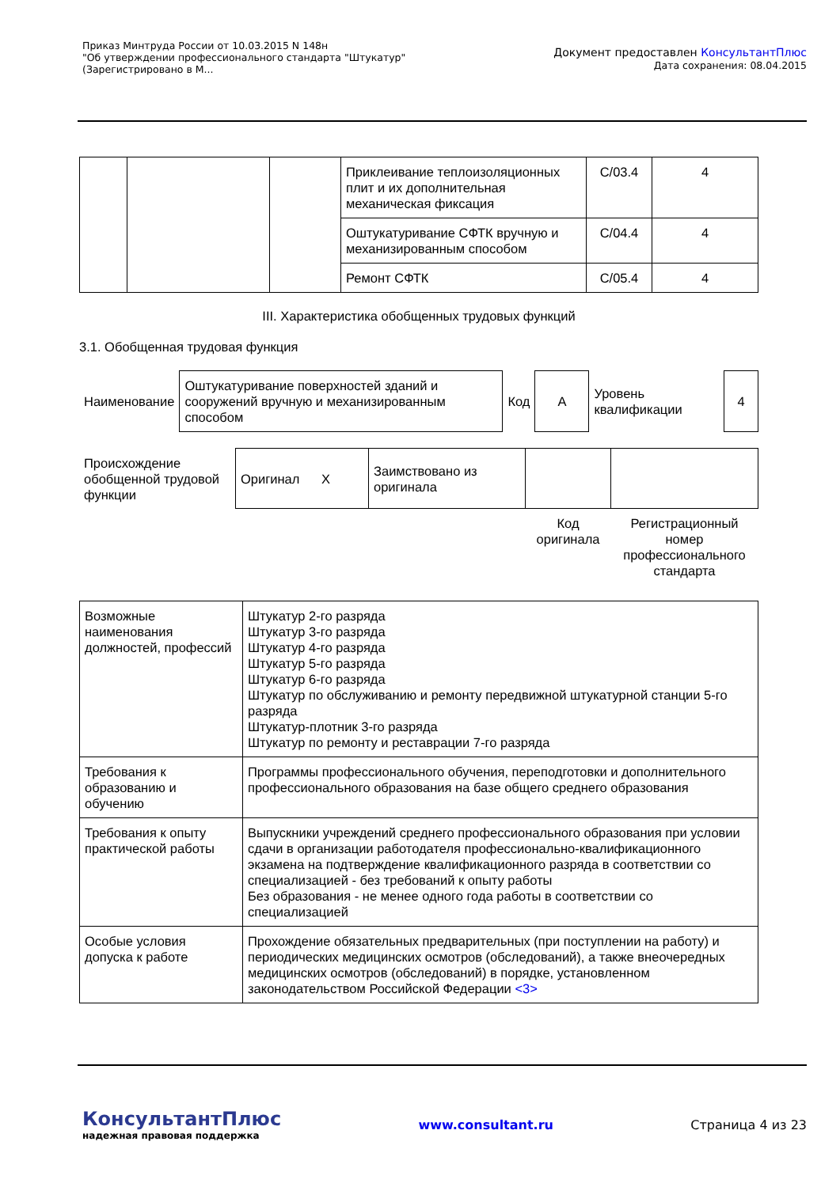Приказ Минтруда России от 10.03.2015 N 148н
"Об утверждении профессионального стандарта "Штукатур"
(Зарегистрировано в М...
Документ предоставлен КонсультантПлюс
Дата сохранения: 08.04.2015
| | | | Приклеивание теплоизоляционных плит и их дополнительная механическая фиксация | C/03.4 | 4 |
| | | | Оштукатуривание СФТК вручную и механизированным способом | C/04.4 | 4 |
| | | | Ремонт СФТК | C/05.4 | 4 |
III. Характеристика обобщенных трудовых функций
3.1. Обобщенная трудовая функция
| Наименование | Оштукатуривание поверхностей зданий и сооружений вручную и механизированным способом | Код | A | Уровень квалификации | 4 |
| Происхождение обобщенной трудовой функции | Оригинал X | Заимствовано из оригинала | | |
| | | | Код оригинала | Регистрационный номер профессионального стандарта |
| Возможные наименования должностей, профессий | Штукатур 2-го разряда Штукатур 3-го разряда Штукатур 4-го разряда Штукатур 5-го разряда Штукатур 6-го разряда Штукатур по обслуживанию и ремонту передвижной штукатурной станции 5-го разряда Штукатур-плотник 3-го разряда Штукатур по ремонту и реставрации 7-го разряда |
| Требования к образованию и обучению | Программы профессионального обучения, переподготовки и дополнительного профессионального образования на базе общего среднего образования |
| Требования к опыту практической работы | Выпускники учреждений среднего профессионального образования при условии сдачи в организации работодателя профессионально-квалификационного экзамена на подтверждение квалификационного разряда в соответствии со специализацией - без требований к опыту работы Без образования - не менее одного года работы в соответствии со специализацией |
| Особые условия допуска к работе | Прохождение обязательных предварительных (при поступлении на работу) и периодических медицинских осмотров (обследований), а также внеочередных медицинских осмотров (обследований) в порядке, установленном законодательством Российской Федерации <3> |
КонсультантПлюс
надежная правовая поддержка
www.consultant.ru Страница 4 из 23